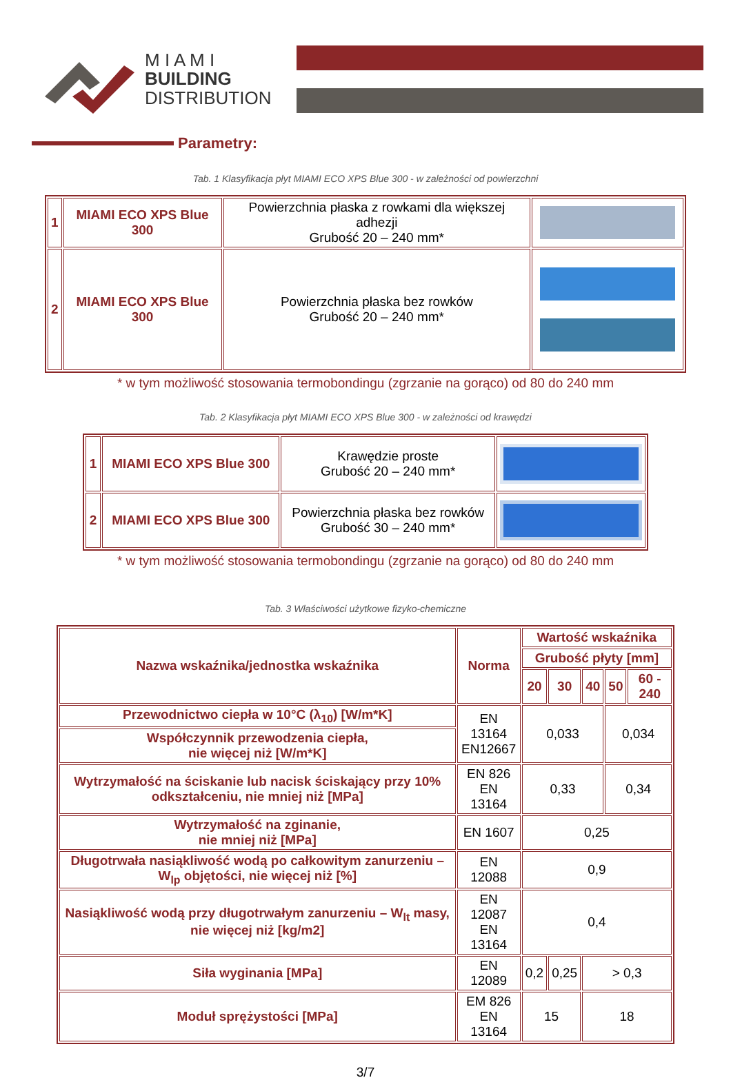M I A M I
BUILDING
DISTRIBUTION
Parametry:
Tab. 1 Klasyfikacja płyt MIAMI ECO XPS Blue 300 - w zależności od powierzchni
| 1 | MIAMI ECO XPS Blue 300 | Powierzchnia płaska z rowkami dla większej adhezji Grubość 20 – 240 mm* | |
| 2 | MIAMI ECO XPS Blue 300 | Powierzchnia płaska bez rowków Grubość 20 – 240 mm* | |
* w tym możliwość stosowania termobondingu (zgrzanie na gorąco) od 80 do 240 mm
Tab. 2 Klasyfikacja płyt MIAMI ECO XPS Blue 300 - w zależności od krawędzi
| 1 | MIAMI ECO XPS Blue 300 | Krawędzie proste Grubość 20 – 240 mm* | |
| 2 | MIAMI ECO XPS Blue 300 | Powierzchnia płaska bez rowków Grubość 30 – 240 mm* | |
* w tym możliwość stosowania termobondingu (zgrzanie na gorąco) od 80 do 240 mm
Tab. 3 Właściwości użytkowe fizyko-chemiczne
| Nazwa wskaźnika/jednostka wskaźnika | Norma | Wartość wskaźnika | | | | |
| --- | --- | --- | --- | --- | --- | --- |
| | | Grubość płyty [mm] | | | | |
| | | 20 | 30 | 40 | 50 | 60 - 240 |
| Przewodnictwo ciepła w 10°C (λ<sub>10</sub>) [W/m*K] | EN 13164 EN12667 | 0,033 | | | 0,034 | |
| Współczynnik przewodzenia ciepła, nie więcej niż [W/m*K] | | | | | | |
| Wytrzymałość na ściskanie lub nacisk ściskający przy 10% odkształceniu, nie mniej niż [MPa] | EN 826 EN 13164 | 0,33 | | | 0,34 | |
| Wytrzymałość na zginanie, nie mniej niż [MPa] | EN 1607 | 0,25 | | | | |
| Długotrwała nasiąkliwość wodą po całkowitym zanurzeniu – W<sub>lp</sub> objętości, nie więcej niż [%] | EN 12088 | 0,9 | | | | |
| Nasiąkliwość wodą przy długotrwałym zanurzeniu – W<sub>lt</sub> masy, nie więcej niż [kg/m2] | EN 12087 EN 13164 | 0,4 | | | | |
| Siła wyginania [MPa] | EN 12089 | 0,2 | 0,25 | > 0,3 | | |
| Moduł sprężystości [MPa] | EM 826 EN 13164 | 15 | | 18 | | |
3/7